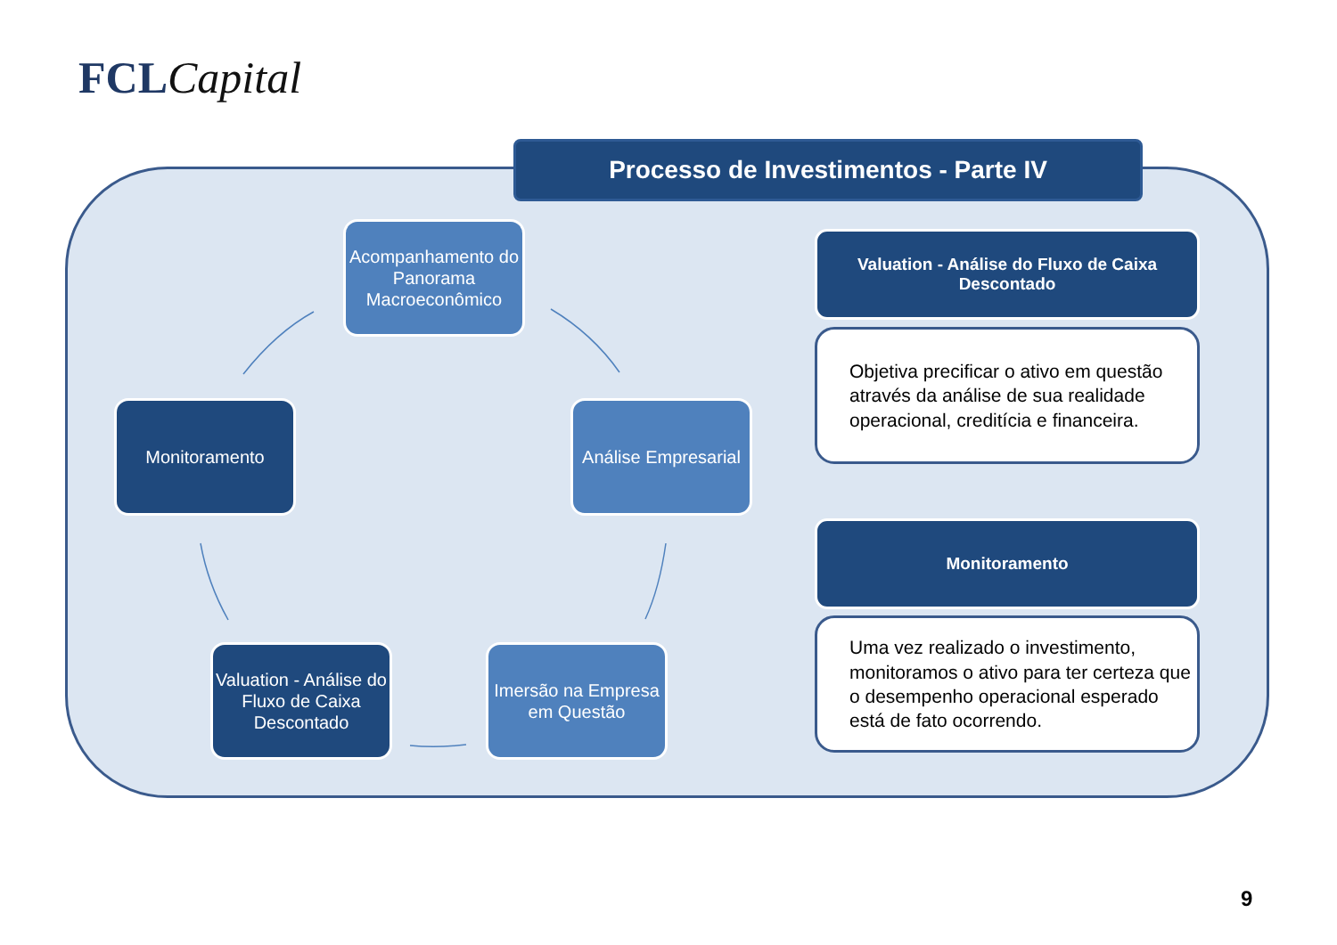FCL Capital
Processo de Investimentos - Parte IV
Acompanhamento do Panorama Macroeconômico
Monitoramento
Análise Empresarial
Valuation - Análise do Fluxo de Caixa Descontado
Imersão na Empresa em Questão
Valuation - Análise do Fluxo de Caixa
Descontado
Objetiva precificar o ativo em questão através da análise de sua realidade operacional, creditícia e financeira.
Monitoramento
Uma vez realizado o investimento, monitoramos o ativo para ter certeza que o desempenho operacional esperado está de fato ocorrendo.
9